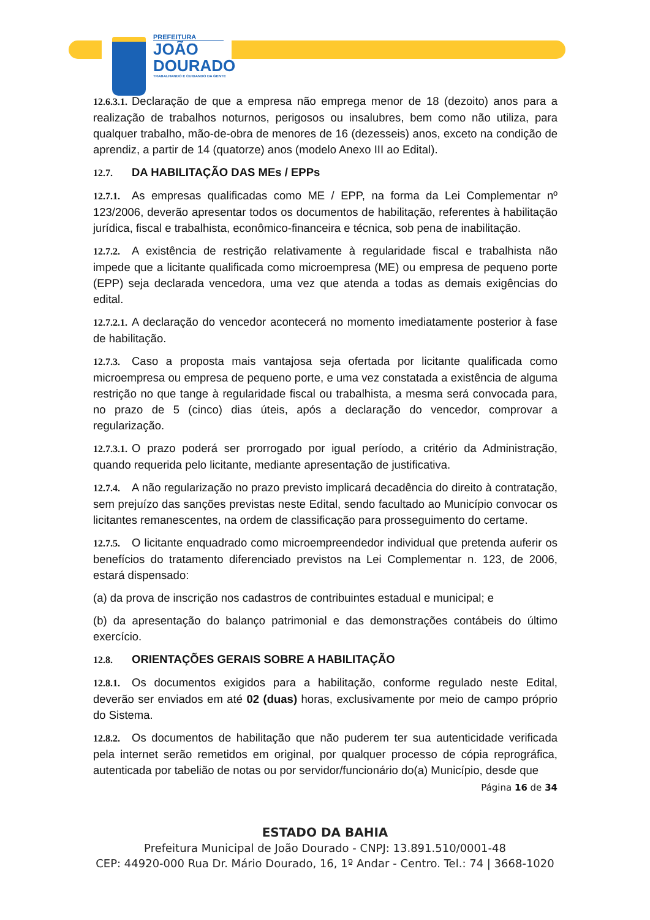PREFEITURA
JOÃO
DOURADO
TRABALHANDO E CUIDANDO DA GENTE
12.6.3.1. Declaração de que a empresa não emprega menor de 18 (dezoito) anos para a realização de trabalhos noturnos, perigosos ou insalubres, bem como não utiliza, para qualquer trabalho, mão-de-obra de menores de 16 (dezesseis) anos, exceto na condição de aprendiz, a partir de 14 (quatorze) anos (modelo Anexo III ao Edital).
12.7. DA HABILITAÇÃO DAS MEs / EPPs
12.7.1. As empresas qualificadas como ME / EPP, na forma da Lei Complementar nº 123/2006, deverão apresentar todos os documentos de habilitação, referentes à habilitação jurídica, fiscal e trabalhista, econômico-financeira e técnica, sob pena de inabilitação.
12.7.2. A existência de restrição relativamente à regularidade fiscal e trabalhista não impede que a licitante qualificada como microempresa (ME) ou empresa de pequeno porte (EPP) seja declarada vencedora, uma vez que atenda a todas as demais exigências do edital.
12.7.2.1. A declaração do vencedor acontecerá no momento imediatamente posterior à fase de habilitação.
12.7.3. Caso a proposta mais vantajosa seja ofertada por licitante qualificada como microempresa ou empresa de pequeno porte, e uma vez constatada a existência de alguma restrição no que tange à regularidade fiscal ou trabalhista, a mesma será convocada para, no prazo de 5 (cinco) dias úteis, após a declaração do vencedor, comprovar a regularização.
12.7.3.1. O prazo poderá ser prorrogado por igual período, a critério da Administração, quando requerida pelo licitante, mediante apresentação de justificativa.
12.7.4. A não regularização no prazo previsto implicará decadência do direito à contratação, sem prejuízo das sanções previstas neste Edital, sendo facultado ao Município convocar os licitantes remanescentes, na ordem de classificação para prosseguimento do certame.
12.7.5. O licitante enquadrado como microempreendedor individual que pretenda auferir os benefícios do tratamento diferenciado previstos na Lei Complementar n. 123, de 2006, estará dispensado:
(a) da prova de inscrição nos cadastros de contribuintes estadual e municipal; e
(b) da apresentação do balanço patrimonial e das demonstrações contábeis do último exercício.
12.8. ORIENTAÇÕES GERAIS SOBRE A HABILITAÇÃO
12.8.1. Os documentos exigidos para a habilitação, conforme regulado neste Edital, deverão ser enviados em até 02 (duas) horas, exclusivamente por meio de campo próprio do Sistema.
12.8.2. Os documentos de habilitação que não puderem ter sua autenticidade verificada pela internet serão remetidos em original, por qualquer processo de cópia reprográfica, autenticada por tabelião de notas ou por servidor/funcionário do(a) Município, desde que
Página 16 de 34
ESTADO DA BAHIA
Prefeitura Municipal de João Dourado - CNPJ: 13.891.510/0001-48
CEP: 44920-000 Rua Dr. Mário Dourado, 16, 1º Andar - Centro. Tel.: 74 | 3668-1020